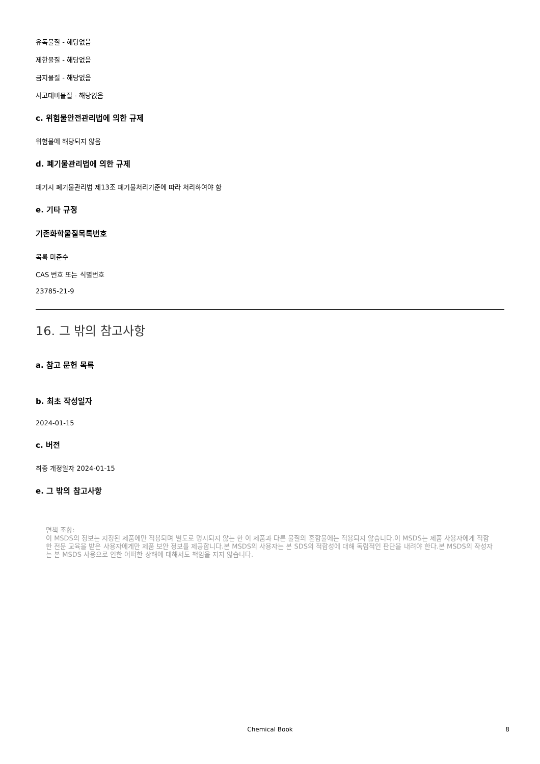유독물질 - 해당없음
제한물질 - 해당없음
금지물질 - 해당없음
사고대비물질 - 해당없음
c. 위험물안전관리법에 의한 규제
위험물에 해당되지 않음
d. 폐기물관리법에 의한 규제
폐기시 폐기물관리법 제13조 폐기물처리기준에 따라 처리하여야 함
e. 기타 규정
기존화학물질목록번호
목록 미준수
CAS 번호 또는 식별번호
23785-21-9
16. 그 밖의 참고사항
a. 참고 문헌 목록
b. 최초 작성일자
2024-01-15
c. 버전
최종 개정일자 2024-01-15
e. 그 밖의 참고사항
면책 조항:
이 MSDS의 정보는 지정된 제품에만 적용되며 별도로 명시되지 않는 한 이 제품과 다른 물질의 혼합물에는 적용되지 않습니다.이 MSDS는 제품 사용자에게 적합한 전문 교육을 받은 사용자에게만 제품 보안 정보를 제공합니다.본 MSDS의 사용자는 본 SDS의 적합성에 대해 독립적인 판단을 내려야 한다.본 MSDS의 작성자는 본 MSDS 사용으로 인한 어떠한 상해에 대해서도 책임을 지지 않습니다.
Chemical Book 8